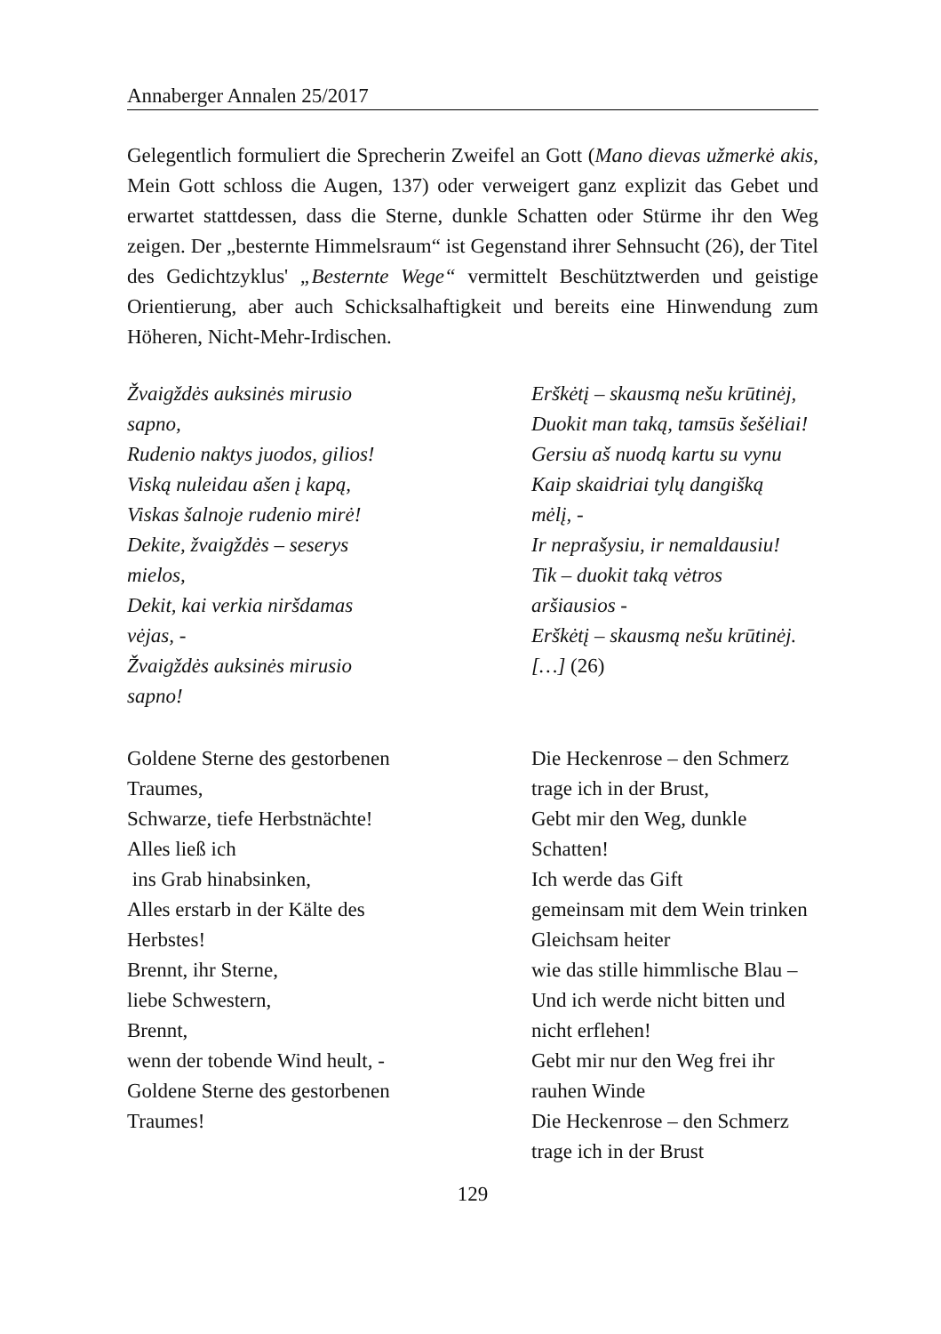Annaberger Annalen 25/2017
Gelegentlich formuliert die Sprecherin Zweifel an Gott (Mano dievas užmerkė akis, Mein Gott schloss die Augen, 137) oder verweigert ganz explizit das Gebet und erwartet stattdessen, dass die Sterne, dunkle Schatten oder Stürme ihr den Weg zeigen. Der „besternte Himmelsraum“ ist Gegenstand ihrer Sehnsucht (26), der Titel des Gedichtzyklus' „Besternte Wege“ vermittelt Beschütztwerden und geistige Orientierung, aber auch Schicksalhaftigkeit und bereits eine Hinwendung zum Höheren, Nicht-Mehr-Irdischen.
Žvaigždės auksinės mirusio
sapno,
Rudenio naktys juodos, gilios!
Viską nuleidau ašen į kapą,
Viskas šalnoje rudenio mirė!
Dekite, žvaigždės – seserys
mielos,
Dekit, kai verkia niršdamas
vėjas, -
Žvaigždės auksinės mirusio
sapno!
Erškėtį – skausmą nešu krūtinėj,
Duokit man taką, tamsūs šešėliai!
Gersiu aš nuodą kartu su vynu
Kaip skaidriai tylų dangišką
mėlį, -
Ir neprašysiu, ir nemaldausiu!
Tik – duokit taką vėtros
aršiausios -
Erškėtį – skausmą nešu krūtinėj.
[…] (26)
Goldene Sterne des gestorbenen
Traumes,
Schwarze, tiefe Herbstnächte!
Alles ließ ich
ins Grab hinabsinken,
Alles erstarb in der Kälte des
Herbstes!
Brennt, ihr Sterne,
liebe Schwestern,
Brennt,
wenn der tobende Wind heult, -
Goldene Sterne des gestorbenen
Traumes!
Die Heckenrose – den Schmerz
trage ich in der Brust,
Gebt mir den Weg, dunkle
Schatten!
Ich werde das Gift
gemeinsam mit dem Wein trinken
Gleichsam heiter
wie das stille himmlische Blau –
Und ich werde nicht bitten und
nicht erflehen!
Gebt mir nur den Weg frei ihr
rauhen Winde
Die Heckenrose – den Schmerz
trage ich in der Brust
129